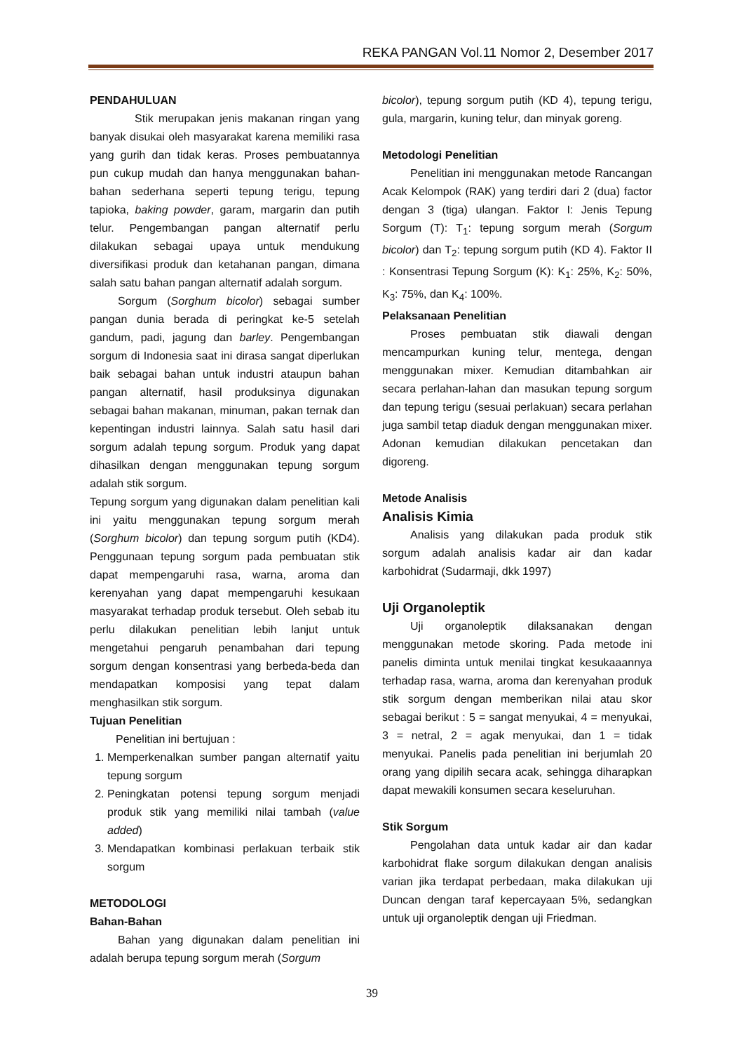REKA PANGAN Vol.11 Nomor 2, Desember 2017
PENDAHULUAN
Stik merupakan jenis makanan ringan yang banyak disukai oleh masyarakat karena memiliki rasa yang gurih dan tidak keras. Proses pembuatannya pun cukup mudah dan hanya menggunakan bahan-bahan sederhana seperti tepung terigu, tepung tapioka, baking powder, garam, margarin dan putih telur. Pengembangan pangan alternatif perlu dilakukan sebagai upaya untuk mendukung diversifikasi produk dan ketahanan pangan, dimana salah satu bahan pangan alternatif adalah sorgum.
Sorgum (Sorghum bicolor) sebagai sumber pangan dunia berada di peringkat ke-5 setelah gandum, padi, jagung dan barley. Pengembangan sorgum di Indonesia saat ini dirasa sangat diperlukan baik sebagai bahan untuk industri ataupun bahan pangan alternatif, hasil produksinya digunakan sebagai bahan makanan, minuman, pakan ternak dan kepentingan industri lainnya. Salah satu hasil dari sorgum adalah tepung sorgum. Produk yang dapat dihasilkan dengan menggunakan tepung sorgum adalah stik sorgum.
Tepung sorgum yang digunakan dalam penelitian kali ini yaitu menggunakan tepung sorgum merah (Sorghum bicolor) dan tepung sorgum putih (KD4). Penggunaan tepung sorgum pada pembuatan stik dapat mempengaruhi rasa, warna, aroma dan kerenyahan yang dapat mempengaruhi kesukaan masyarakat terhadap produk tersebut. Oleh sebab itu perlu dilakukan penelitian lebih lanjut untuk mengetahui pengaruh penambahan dari tepung sorgum dengan konsentrasi yang berbeda-beda dan mendapatkan komposisi yang tepat dalam menghasilkan stik sorgum.
Tujuan Penelitian
Penelitian ini bertujuan :
1. Memperkenalkan sumber pangan alternatif yaitu tepung sorgum
2. Peningkatan potensi tepung sorgum menjadi produk stik yang memiliki nilai tambah (value added)
3. Mendapatkan kombinasi perlakuan terbaik stik sorgum
METODOLOGI
Bahan-Bahan
Bahan yang digunakan dalam penelitian ini adalah berupa tepung sorgum merah (Sorgum
bicolor), tepung sorgum putih (KD 4), tepung terigu, gula, margarin, kuning telur, dan minyak goreng.
Metodologi Penelitian
Penelitian ini menggunakan metode Rancangan Acak Kelompok (RAK) yang terdiri dari 2 (dua) factor dengan 3 (tiga) ulangan. Faktor I: Jenis Tepung Sorgum (T): T<sub>1</sub>: tepung sorgum merah (Sorgum bicolor) dan T<sub>2</sub>: tepung sorgum putih (KD 4). Faktor II : Konsentrasi Tepung Sorgum (K): K<sub>1</sub>: 25%, K<sub>2</sub>: 50%, K<sub>3</sub>: 75%, dan K<sub>4</sub>: 100%.
Pelaksanaan Penelitian
Proses pembuatan stik diawali dengan mencampurkan kuning telur, mentega, dengan menggunakan mixer. Kemudian ditambahkan air secara perlahan-lahan dan masukan tepung sorgum dan tepung terigu (sesuai perlakuan) secara perlahan juga sambil tetap diaduk dengan menggunakan mixer. Adonan kemudian dilakukan pencetakan dan digoreng.
Metode Analisis
Analisis Kimia
Analisis yang dilakukan pada produk stik sorgum adalah analisis kadar air dan kadar karbohidrat (Sudarmaji, dkk 1997)
Uji Organoleptik
Uji organoleptik dilaksanakan dengan menggunakan metode skoring. Pada metode ini panelis diminta untuk menilai tingkat kesukaaannya terhadap rasa, warna, aroma dan kerenyahan produk stik sorgum dengan memberikan nilai atau skor sebagai berikut : 5 = sangat menyukai, 4 = menyukai, 3 = netral, 2 = agak menyukai, dan 1 = tidak menyukai. Panelis pada penelitian ini berjumlah 20 orang yang dipilih secara acak, sehingga diharapkan dapat mewakili konsumen secara keseluruhan.
Stik Sorgum
Pengolahan data untuk kadar air dan kadar karbohidrat flake sorgum dilakukan dengan analisis varian jika terdapat perbedaan, maka dilakukan uji Duncan dengan taraf kepercayaan 5%, sedangkan untuk uji organoleptik dengan uji Friedman.
39